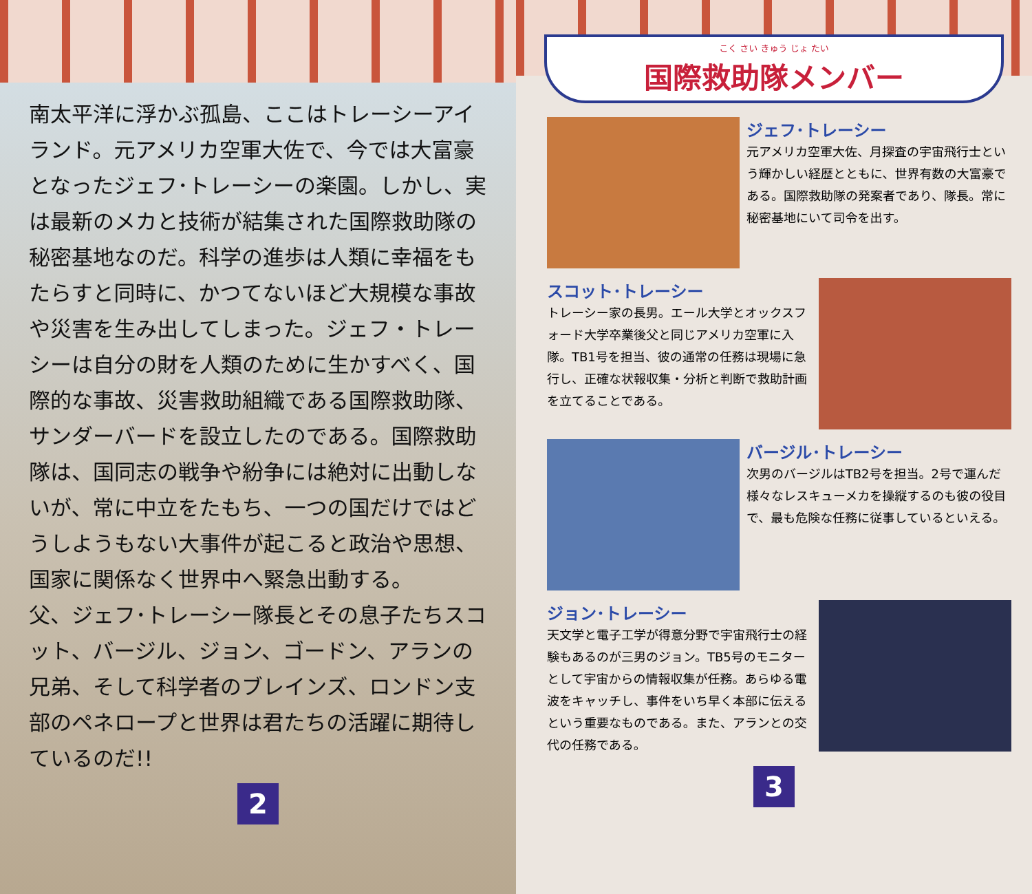南太平洋に浮かぶ孤島、ここはトレーシーアイランド。元アメリカ空軍大佐で、今では大富豪となったジェフ･トレーシーの楽園。しかし、実は最新のメカと技術が結集された国際救助隊の秘密基地なのだ。科学の進歩は人類に幸福をもたらすと同時に、かつてないほど大規模な事故や災害を生み出してしまった。ジェフ・トレーシーは自分の財を人類のために生かすべく、国際的な事故、災害救助組織である国際救助隊、サンダーバードを設立したのである。国際救助隊は、国同志の戦争や紛争には絶対に出動しないが、常に中立をたもち、一つの国だけではどうしようもない大事件が起こると政治や思想、国家に関係なく世界中へ緊急出動する。
父、ジェフ･トレーシー隊長とその息子たちスコット、バージル、ジョン、ゴードン、アランの兄弟、そして科学者のブレインズ、ロンドン支部のペネロープと世界は君たちの活躍に期待しているのだ!!
2
こく さい きゅう じょ たい
国際救助隊メンバー
ジェフ･トレーシー
元アメリカ空軍大佐、月探査の宇宙飛行士という輝かしい経歴とともに、世界有数の大富豪である。国際救助隊の発案者であり、隊長。常に秘密基地にいて司令を出す。
スコット･トレーシー
トレーシー家の長男。エール大学とオックスフォード大学卒業後父と同じアメリカ空軍に入隊。TB1号を担当、彼の通常の任務は現場に急行し、正確な状報収集・分析と判断で救助計画を立てることである。
バージル･トレーシー
次男のバージルはTB2号を担当。2号で運んだ様々なレスキューメカを操縦するのも彼の役目で、最も危険な任務に従事しているといえる。
ジョン･トレーシー
天文学と電子工学が得意分野で宇宙飛行士の経験もあるのが三男のジョン。TB5号のモニターとして宇宙からの情報収集が任務。あらゆる電波をキャッチし、事件をいち早く本部に伝えるという重要なものである。また、アランとの交代の任務である。
3